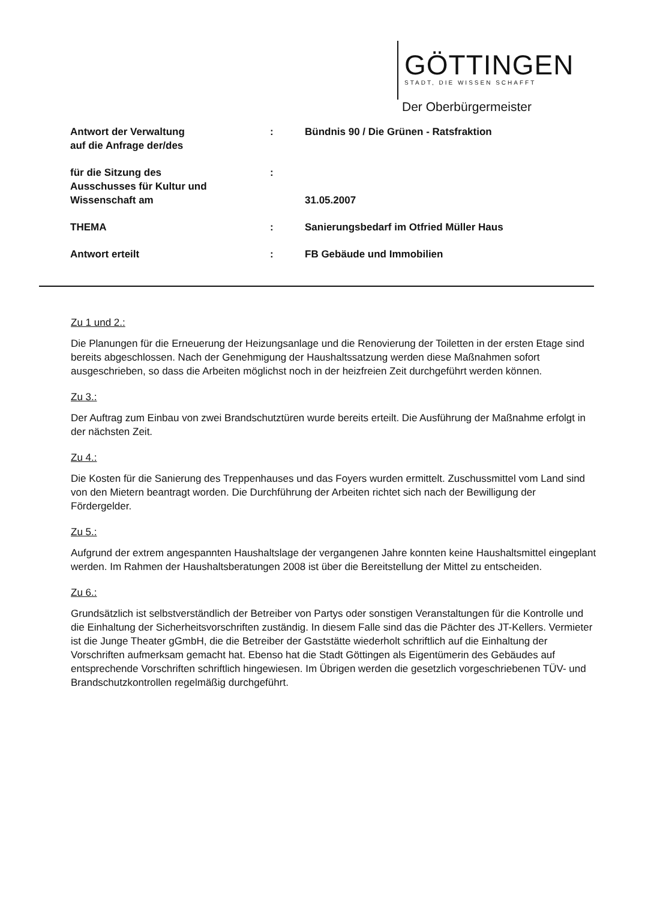GÖTTINGEN
STADT, DIE WISSEN SCHAFFT
Der Oberbürgermeister
Antwort der Verwaltung
auf die Anfrage der/des
: Bündnis 90 / Die Grünen - Ratsfraktion
für die Sitzung des
Ausschusses für Kultur und
Wissenschaft am
:
31.05.2007
THEMA : Sanierungsbedarf im Otfried Müller Haus
Antwort erteilt : FB Gebäude und Immobilien
Zu 1 und 2.:
Die Planungen für die Erneuerung der Heizungsanlage und die Renovierung der Toiletten in der ersten Etage sind bereits abgeschlossen. Nach der Genehmigung der Haushaltssatzung werden diese Maßnahmen sofort ausgeschrieben, so dass die Arbeiten möglichst noch in der heizfreien Zeit durchgeführt werden können.
Zu 3.:
Der Auftrag zum Einbau von zwei Brandschutztüren wurde bereits erteilt. Die Ausführung der Maßnahme erfolgt in der nächsten Zeit.
Zu 4.:
Die Kosten für die Sanierung des Treppenhauses und das Foyers wurden ermittelt. Zuschussmittel vom Land sind von den Mietern beantragt worden. Die Durchführung der Arbeiten richtet sich nach der Bewilligung der Fördergelder.
Zu 5.:
Aufgrund der extrem angespannten Haushaltslage der vergangenen Jahre konnten keine Haushaltsmittel eingeplant werden. Im Rahmen der Haushaltsberatungen 2008 ist über die Bereitstellung der Mittel zu entscheiden.
Zu 6.:
Grundsätzlich ist selbstverständlich der Betreiber von Partys oder sonstigen Veranstaltungen für die Kontrolle und die Einhaltung der Sicherheitsvorschriften zuständig. In diesem Falle sind das die Pächter des JT-Kellers. Vermieter ist die Junge Theater gGmbH, die die Betreiber der Gaststätte wiederholt schriftlich auf die Einhaltung der Vorschriften aufmerksam gemacht hat. Ebenso hat die Stadt Göttingen als Eigentümerin des Gebäudes auf entsprechende Vorschriften schriftlich hingewiesen. Im Übrigen werden die gesetzlich vorgeschriebenen TÜV- und Brandschutzkontrollen regelmäßig durchgeführt.